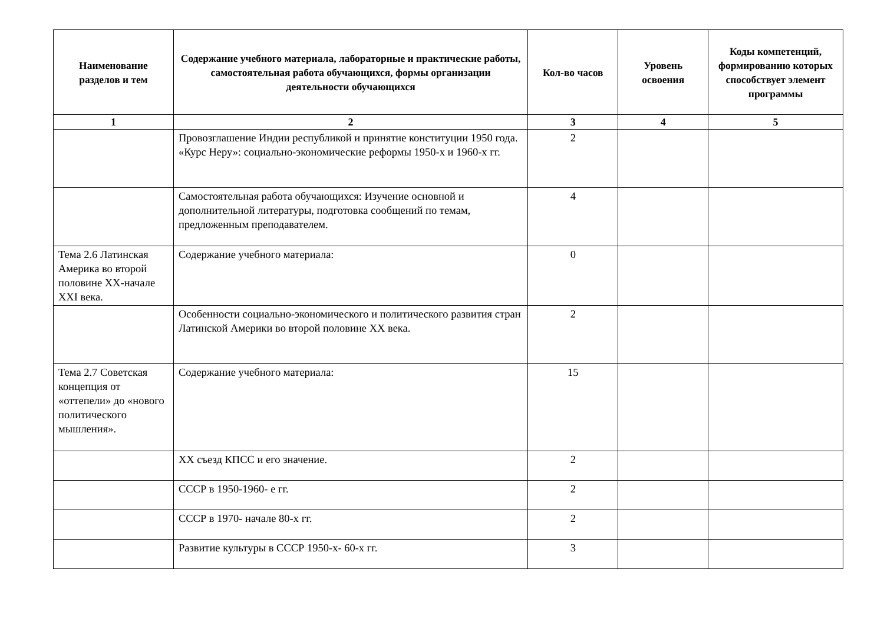| Наименование разделов и тем | Содержание учебного материала, лабораторные и практические работы, самостоятельная работа обучающихся, формы организации деятельности обучающихся | Кол-во часов | Уровень освоения | Коды компетенций, формированию которых способствует элемент программы |
| --- | --- | --- | --- | --- |
| 1 | 2 | 3 | 4 | 5 |
| | Провозглашение Индии республикой и принятие конституции 1950 года. «Курс Неру»: социально-экономические реформы 1950-х и 1960-х гг. | 2 | | |
| | Самостоятельная работа обучающихся: Изучение основной и дополнительной литературы, подготовка сообщений по темам, предложенным преподавателем. | 4 | | |
| Тема 2.6 Латинская Америка во второй половине XX-начале XXI века. | Содержание учебного материала: | 0 | | |
| | Особенности социально-экономического и политического развития стран Латинской Америки во второй половине XX века. | 2 | | |
| Тема 2.7 Советская концепция от «оттепели» до «нового политического мышления». | Содержание учебного материала: | 15 | | |
| | XX съезд КПСС и его значение. | 2 | | |
| | СССР в 1950-1960- е гг. | 2 | | |
| | СССР в 1970- начале 80-х гг. | 2 | | |
| | Развитие культуры в СССР 1950-х- 60-х гг. | 3 | | |